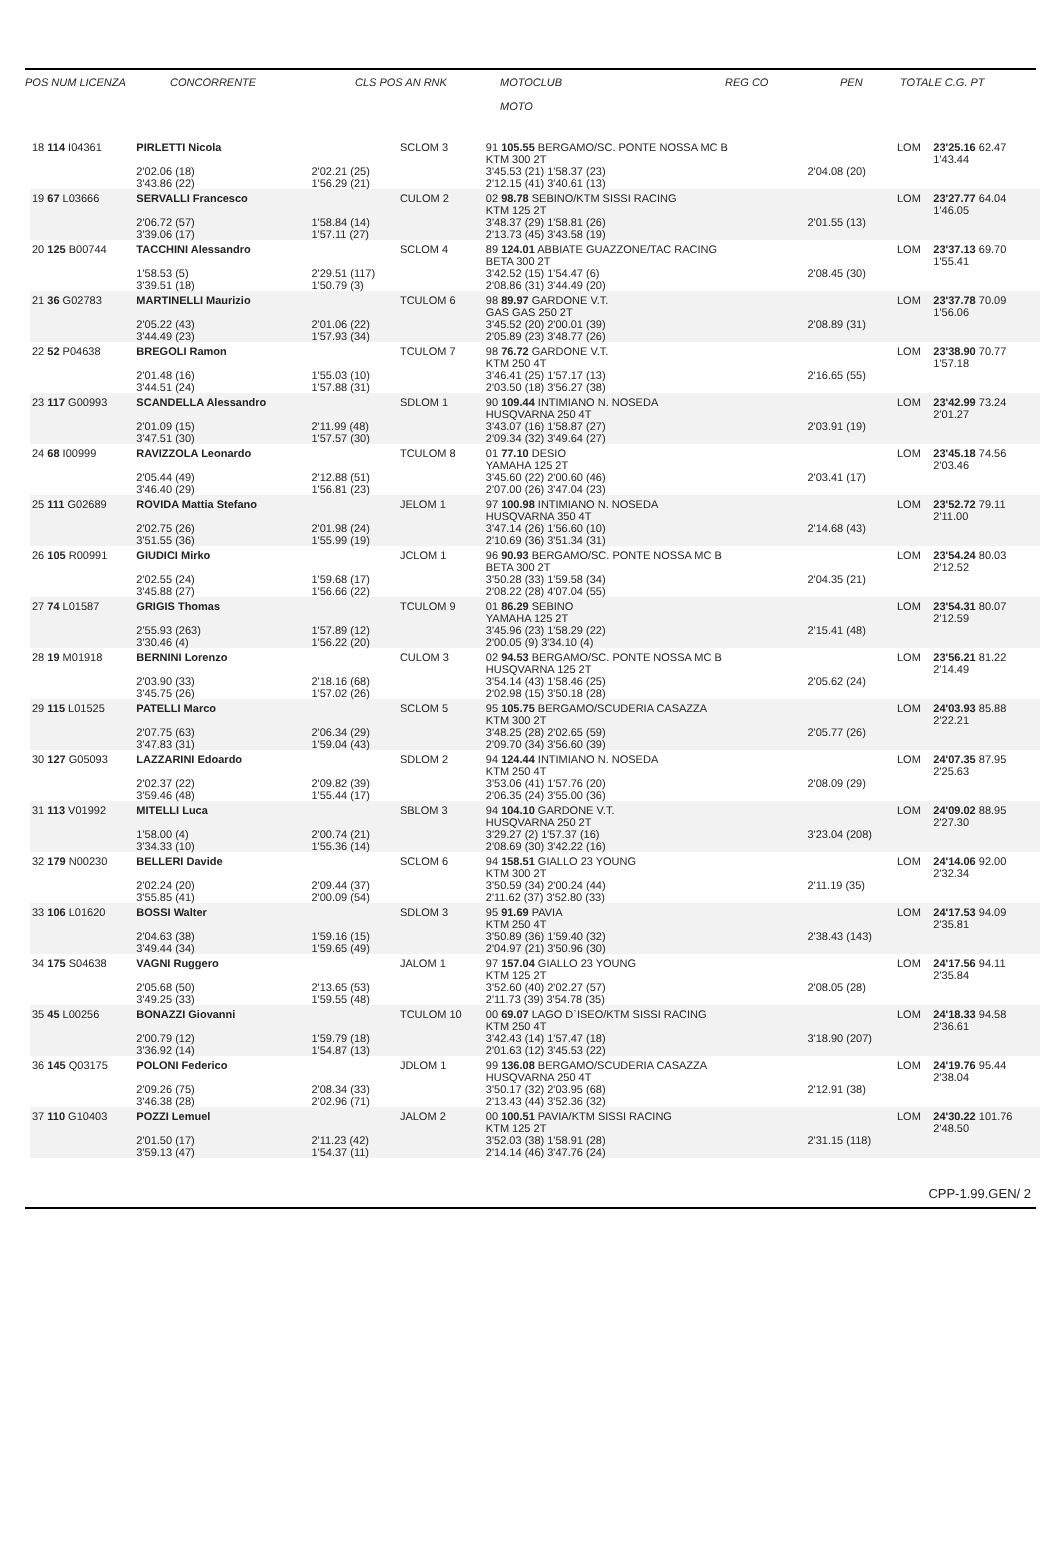POS NUM LICENZA CONCORRENTE CLS POS AN RNK MOTOCLUB
MOTO REG CO PEN TOTALE C.G. PT
| 18 114 I04361 | PIRLETTI Nicola | | SCLOM 3 | 91 105.55 BERGAMO/SC. PONTE NOSSA MC B KTM 300 2T | | LOM | 23'25.16 62.47 1'43.44 |
| | 2'02.06 (18) 3'43.86 (22) | 2'02.21 (25) 1'56.29 (21) | | 3'45.53 (21) 1'58.37 (23) 2'12.15 (41) 3'40.61 (13) | 2'04.08 (20) | | |
| 19 67 L03666 | SERVALLI Francesco | | CULOM 2 | 02 98.78 SEBINO/KTM SISSI RACING KTM 125 2T | | LOM | 23'27.77 64.04 1'46.05 |
| | 2'06.72 (57) 3'39.06 (17) | 1'58.84 (14) 1'57.11 (27) | | 3'48.37 (29) 1'58.81 (26) 2'13.73 (45) 3'43.58 (19) | 2'01.55 (13) | | |
| 20 125 B00744 | TACCHINI Alessandro | | SCLOM 4 | 89 124.01 ABBIATE GUAZZONE/TAC RACING BETA 300 2T | | LOM | 23'37.13 69.70 1'55.41 |
| | 1'58.53 (5) 3'39.51 (18) | 2'29.51 (117) 1'50.79 (3) | | 3'42.52 (15) 1'54.47 (6) 2'08.86 (31) 3'44.49 (20) | 2'08.45 (30) | | |
| 21 36 G02783 | MARTINELLI Maurizio | | TCULOM 6 | 98 89.97 GARDONE V.T. GAS GAS 250 2T | | LOM | 23'37.78 70.09 1'56.06 |
| | 2'05.22 (43) 3'44.49 (23) | 2'01.06 (22) 1'57.93 (34) | | 3'45.52 (20) 2'00.01 (39) 2'05.89 (23) 3'48.77 (26) | 2'08.89 (31) | | |
| 22 52 P04638 | BREGOLI Ramon | | TCULOM 7 | 98 76.72 GARDONE V.T. KTM 250 4T | | LOM | 23'38.90 70.77 1'57.18 |
| | 2'01.48 (16) 3'44.51 (24) | 1'55.03 (10) 1'57.88 (31) | | 3'46.41 (25) 1'57.17 (13) 2'03.50 (18) 3'56.27 (38) | 2'16.65 (55) | | |
| 23 117 G00993 | SCANDELLA Alessandro | | SDLOM 1 | 90 109.44 INTIMIANO N. NOSEDA HUSQVARNA 250 4T | | LOM | 23'42.99 73.24 2'01.27 |
| | 2'01.09 (15) 3'47.51 (30) | 2'11.99 (48) 1'57.57 (30) | | 3'43.07 (16) 1'58.87 (27) 2'09.34 (32) 3'49.64 (27) | 2'03.91 (19) | | |
| 24 68 I00999 | RAVIZZOLA Leonardo | | TCULOM 8 | 01 77.10 DESIO YAMAHA 125 2T | | LOM | 23'45.18 74.56 2'03.46 |
| | 2'05.44 (49) 3'46.40 (29) | 2'12.88 (51) 1'56.81 (23) | | 3'45.60 (22) 2'00.60 (46) 2'07.00 (26) 3'47.04 (23) | 2'03.41 (17) | | |
| 25 111 G02689 | ROVIDA Mattia Stefano | | JELOM 1 | 97 100.98 INTIMIANO N. NOSEDA HUSQVARNA 350 4T | | LOM | 23'52.72 79.11 2'11.00 |
| | 2'02.75 (26) 3'51.55 (36) | 2'01.98 (24) 1'55.99 (19) | | 3'47.14 (26) 1'56.60 (10) 2'10.69 (36) 3'51.34 (31) | 2'14.68 (43) | | |
| 26 105 R00991 | GIUDICI Mirko | | JCLOM 1 | 96 90.93 BERGAMO/SC. PONTE NOSSA MC B BETA 300 2T | | LOM | 23'54.24 80.03 2'12.52 |
| | 2'02.55 (24) 3'45.88 (27) | 1'59.68 (17) 1'56.66 (22) | | 3'50.28 (33) 1'59.58 (34) 2'08.22 (28) 4'07.04 (55) | 2'04.35 (21) | | |
| 27 74 L01587 | GRIGIS Thomas | | TCULOM 9 | 01 86.29 SEBINO YAMAHA 125 2T | | LOM | 23'54.31 80.07 2'12.59 |
| | 2'55.93 (263) 3'30.46 (4) | 1'57.89 (12) 1'56.22 (20) | | 3'45.96 (23) 1'58.29 (22) 2'00.05 (9) 3'34.10 (4) | 2'15.41 (48) | | |
| 28 19 M01918 | BERNINI Lorenzo | | CULOM 3 | 02 94.53 BERGAMO/SC. PONTE NOSSA MC B HUSQVARNA 125 2T | | LOM | 23'56.21 81.22 2'14.49 |
| | 2'03.90 (33) 3'45.75 (26) | 2'18.16 (68) 1'57.02 (26) | | 3'54.14 (43) 1'58.46 (25) 2'02.98 (15) 3'50.18 (28) | 2'05.62 (24) | | |
| 29 115 L01525 | PATELLI Marco | | SCLOM 5 | 95 105.75 BERGAMO/SCUDERIA CASAZZA KTM 300 2T | | LOM | 24'03.93 85.88 2'22.21 |
| | 2'07.75 (63) 3'47.83 (31) | 2'06.34 (29) 1'59.04 (43) | | 3'48.25 (28) 2'02.65 (59) 2'09.70 (34) 3'56.60 (39) | 2'05.77 (26) | | |
| 30 127 G05093 | LAZZARINI Edoardo | | SDLOM 2 | 94 124.44 INTIMIANO N. NOSEDA KTM 250 4T | | LOM | 24'07.35 87.95 2'25.63 |
| | 2'02.37 (22) 3'59.46 (48) | 2'09.82 (39) 1'55.44 (17) | | 3'53.06 (41) 1'57.76 (20) 2'06.35 (24) 3'55.00 (36) | 2'08.09 (29) | | |
| 31 113 V01992 | MITELLI Luca | | SBLOM 3 | 94 104.10 GARDONE V.T. HUSQVARNA 250 2T | | LOM | 24'09.02 88.95 2'27.30 |
| | 1'58.00 (4) 3'34.33 (10) | 2'00.74 (21) 1'55.36 (14) | | 3'29.27 (2) 1'57.37 (16) 2'08.69 (30) 3'42.22 (16) | 3'23.04 (208) | | |
| 32 179 N00230 | BELLERI Davide | | SCLOM 6 | 94 158.51 GIALLO 23 YOUNG KTM 300 2T | | LOM | 24'14.06 92.00 2'32.34 |
| | 2'02.24 (20) 3'55.85 (41) | 2'09.44 (37) 2'00.09 (54) | | 3'50.59 (34) 2'00.24 (44) 2'11.62 (37) 3'52.80 (33) | 2'11.19 (35) | | |
| 33 106 L01620 | BOSSI Walter | | SDLOM 3 | 95 91.69 PAVIA KTM 250 4T | | LOM | 24'17.53 94.09 2'35.81 |
| | 2'04.63 (38) 3'49.44 (34) | 1'59.16 (15) 1'59.65 (49) | | 3'50.89 (36) 1'59.40 (32) 2'04.97 (21) 3'50.96 (30) | 2'38.43 (143) | | |
| 34 175 S04638 | VAGNI Ruggero | | JALOM 1 | 97 157.04 GIALLO 23 YOUNG KTM 125 2T | | LOM | 24'17.56 94.11 2'35.84 |
| | 2'05.68 (50) 3'49.25 (33) | 2'13.65 (53) 1'59.55 (48) | | 3'52.60 (40) 2'02.27 (57) 2'11.73 (39) 3'54.78 (35) | 2'08.05 (28) | | |
| 35 45 L00256 | BONAZZI Giovanni | | TCULOM 10 | 00 69.07 LAGO D`ISEO/KTM SISSI RACING KTM 250 4T | | LOM | 24'18.33 94.58 2'36.61 |
| | 2'00.79 (12) 3'36.92 (14) | 1'59.79 (18) 1'54.87 (13) | | 3'42.43 (14) 1'57.47 (18) 2'01.63 (12) 3'45.53 (22) | 3'18.90 (207) | | |
| 36 145 Q03175 | POLONI Federico | | JDLOM 1 | 99 136.08 BERGAMO/SCUDERIA CASAZZA HUSQVARNA 250 4T | | LOM | 24'19.76 95.44 2'38.04 |
| | 2'09.26 (75) 3'46.38 (28) | 2'08.34 (33) 2'02.96 (71) | | 3'50.17 (32) 2'03.95 (68) 2'13.43 (44) 3'52.36 (32) | 2'12.91 (38) | | |
| 37 110 G10403 | POZZI Lemuel | | JALOM 2 | 00 100.51 PAVIA/KTM SISSI RACING KTM 125 2T | | LOM | 24'30.22 101.76 2'48.50 |
| | 2'01.50 (17) 3'59.13 (47) | 2'11.23 (42) 1'54.37 (11) | | 3'52.03 (38) 1'58.91 (28) 2'14.14 (46) 3'47.76 (24) | 2'31.15 (118) | | |
CPP-1.99.GEN/ 2